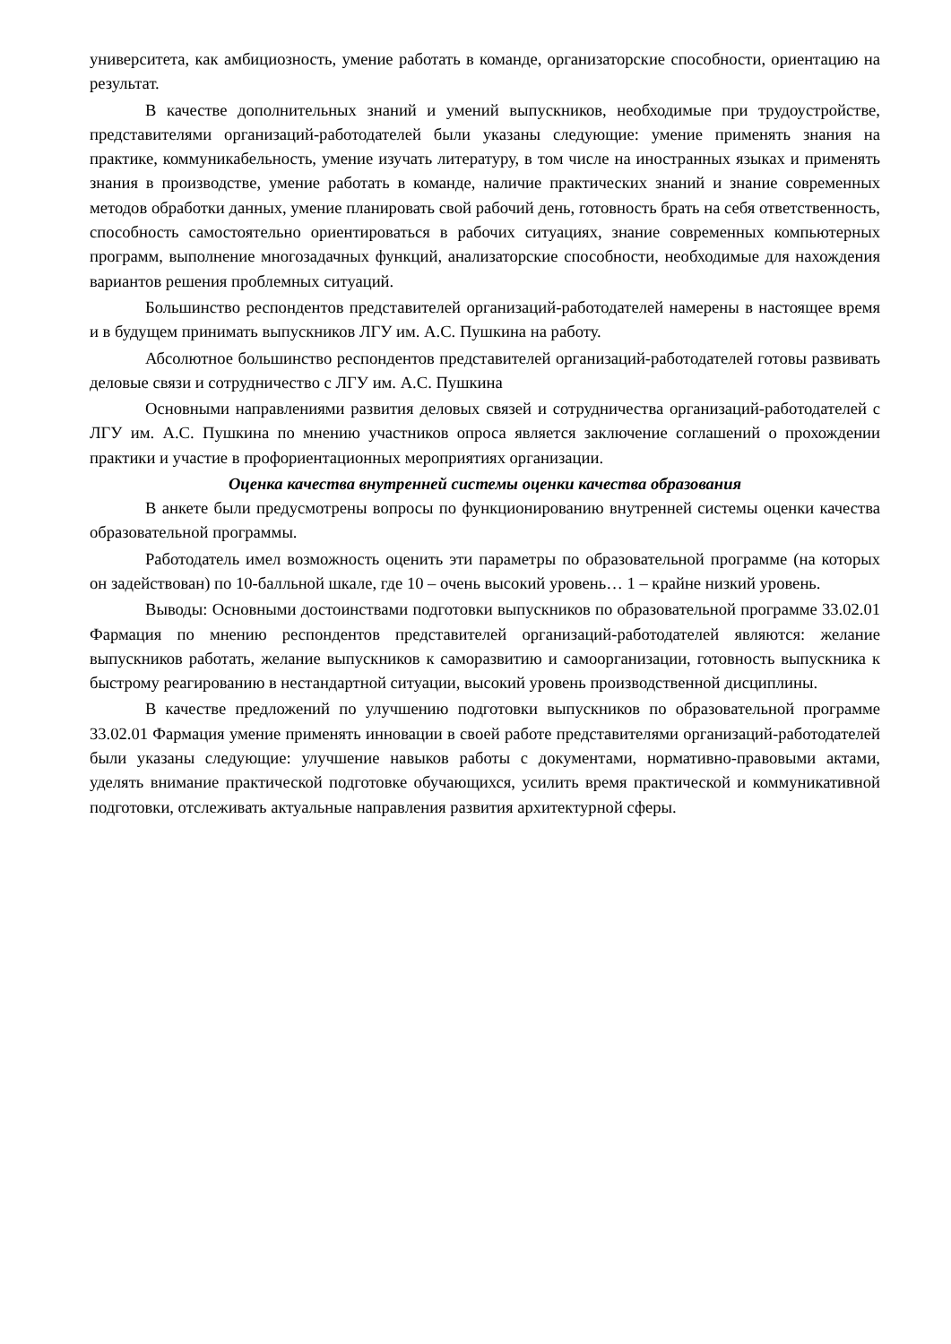университета, как амбициозность, умение работать в команде, организаторские способности, ориентацию на результат.
В качестве дополнительных знаний и умений выпускников, необходимые при трудоустройстве, представителями организаций-работодателей были указаны следующие: умение применять знания на практике, коммуникабельность, умение изучать литературу, в том числе на иностранных языках и применять знания в производстве, умение работать в команде, наличие практических знаний и знание современных методов обработки данных, умение планировать свой рабочий день, готовность брать на себя ответственность, способность самостоятельно ориентироваться в рабочих ситуациях, знание современных компьютерных программ, выполнение многозадачных функций, анализаторские способности, необходимые для нахождения вариантов решения проблемных ситуаций.
Большинство респондентов представителей организаций-работодателей намерены в настоящее время и в будущем принимать выпускников ЛГУ им. А.С. Пушкина на работу.
Абсолютное большинство респондентов представителей организаций-работодателей готовы развивать деловые связи и сотрудничество с ЛГУ им. А.С. Пушкина
Основными направлениями развития деловых связей и сотрудничества организаций-работодателей с ЛГУ им. А.С. Пушкина по мнению участников опроса является заключение соглашений о прохождении практики и участие в профориентационных мероприятиях организации.
Оценка качества внутренней системы оценки качества образования
В анкете были предусмотрены вопросы по функционированию внутренней системы оценки качества образовательной программы.
Работодатель имел возможность оценить эти параметры по образовательной программе (на которых он задействован) по 10-балльной шкале, где 10 – очень высокий уровень… 1 – крайне низкий уровень.
Выводы: Основными достоинствами подготовки выпускников по образовательной программе 33.02.01 Фармация по мнению респондентов представителей организаций-работодателей являются: желание выпускников работать, желание выпускников к саморазвитию и самоорганизации, готовность выпускника к быстрому реагированию в нестандартной ситуации, высокий уровень производственной дисциплины.
В качестве предложений по улучшению подготовки выпускников по образовательной программе 33.02.01 Фармация умение применять инновации в своей работе представителями организаций-работодателей были указаны следующие: улучшение навыков работы с документами, нормативно-правовыми актами, уделять внимание практической подготовке обучающихся, усилить время практической и коммуникативной подготовки, отслеживать актуальные направления развития архитектурной сферы.